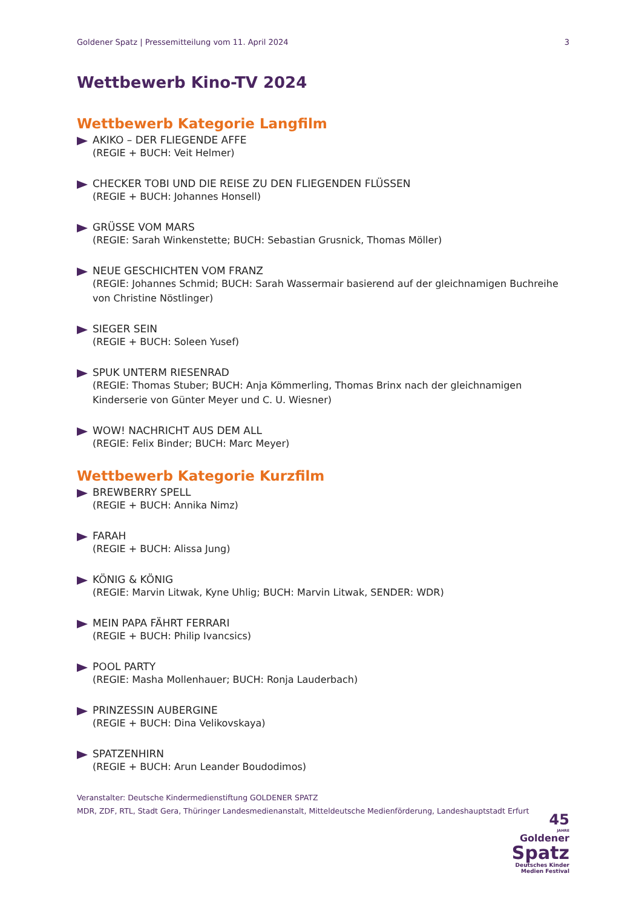Goldener Spatz | Pressemitteilung vom 11. April 2024 3
Wettbewerb Kino-TV 2024
Wettbewerb Kategorie Langfilm
AKIKO – DER FLIEGENDE AFFE
(REGIE + BUCH: Veit Helmer)
CHECKER TOBI UND DIE REISE ZU DEN FLIEGENDEN FLÜSSEN
(REGIE + BUCH: Johannes Honsell)
GRÜSSE VOM MARS
(REGIE: Sarah Winkenstette; BUCH: Sebastian Grusnick, Thomas Möller)
NEUE GESCHICHTEN VOM FRANZ
(REGIE: Johannes Schmid; BUCH: Sarah Wassermair basierend auf der gleichnamigen Buchreihe von Christine Nöstlinger)
SIEGER SEIN
(REGIE + BUCH: Soleen Yusef)
SPUK UNTERM RIESENRAD
(REGIE: Thomas Stuber; BUCH: Anja Kömmerling, Thomas Brinx nach der gleichnamigen Kinderserie von Günter Meyer und C. U. Wiesner)
WOW! NACHRICHT AUS DEM ALL
(REGIE: Felix Binder; BUCH: Marc Meyer)
Wettbewerb Kategorie Kurzfilm
BREWBERRY SPELL
(REGIE + BUCH: Annika Nimz)
FARAH
(REGIE + BUCH: Alissa Jung)
KÖNIG & KÖNIG
(REGIE: Marvin Litwak, Kyne Uhlig; BUCH: Marvin Litwak, SENDER: WDR)
MEIN PAPA FÄHRT FERRARI
(REGIE + BUCH: Philip Ivancsics)
POOL PARTY
(REGIE: Masha Mollenhauer; BUCH: Ronja Lauderbach)
PRINZESSIN AUBERGINE
(REGIE + BUCH: Dina Velikovskaya)
SPATZENHIRN
(REGIE + BUCH: Arun Leander Boudodimos)
Veranstalter: Deutsche Kindermedienstiftung GOLDENER SPATZ
MDR, ZDF, RTL, Stadt Gera, Thüringer Landesmedienanstalt, Mitteldeutsche Medienförderung, Landeshauptstadt Erfurt
45
JAHRE
Goldener
Spatz
Deutsches Kinder
Medien Festival